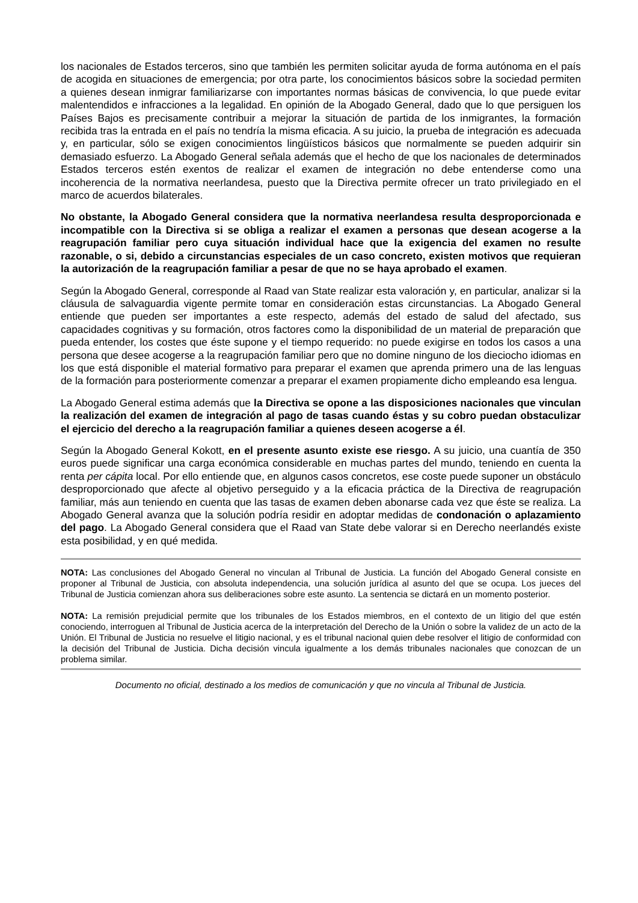los nacionales de Estados terceros, sino que también les permiten solicitar ayuda de forma autónoma en el país de acogida en situaciones de emergencia; por otra parte, los conocimientos básicos sobre la sociedad permiten a quienes desean inmigrar familiarizarse con importantes normas básicas de convivencia, lo que puede evitar malentendidos e infracciones a la legalidad. En opinión de la Abogado General, dado que lo que persiguen los Países Bajos es precisamente contribuir a mejorar la situación de partida de los inmigrantes, la formación recibida tras la entrada en el país no tendría la misma eficacia. A su juicio, la prueba de integración es adecuada y, en particular, sólo se exigen conocimientos lingüísticos básicos que normalmente se pueden adquirir sin demasiado esfuerzo. La Abogado General señala además que el hecho de que los nacionales de determinados Estados terceros estén exentos de realizar el examen de integración no debe entenderse como una incoherencia de la normativa neerlandesa, puesto que la Directiva permite ofrecer un trato privilegiado en el marco de acuerdos bilaterales.
No obstante, la Abogado General considera que la normativa neerlandesa resulta desproporcionada e incompatible con la Directiva si se obliga a realizar el examen a personas que desean acogerse a la reagrupación familiar pero cuya situación individual hace que la exigencia del examen no resulte razonable, o si, debido a circunstancias especiales de un caso concreto, existen motivos que requieran la autorización de la reagrupación familiar a pesar de que no se haya aprobado el examen.
Según la Abogado General, corresponde al Raad van State realizar esta valoración y, en particular, analizar si la cláusula de salvaguardia vigente permite tomar en consideración estas circunstancias. La Abogado General entiende que pueden ser importantes a este respecto, además del estado de salud del afectado, sus capacidades cognitivas y su formación, otros factores como la disponibilidad de un material de preparación que pueda entender, los costes que éste supone y el tiempo requerido: no puede exigirse en todos los casos a una persona que desee acogerse a la reagrupación familiar pero que no domine ninguno de los dieciocho idiomas en los que está disponible el material formativo para preparar el examen que aprenda primero una de las lenguas de la formación para posteriormente comenzar a preparar el examen propiamente dicho empleando esa lengua.
La Abogado General estima además que la Directiva se opone a las disposiciones nacionales que vinculan la realización del examen de integración al pago de tasas cuando éstas y su cobro puedan obstaculizar el ejercicio del derecho a la reagrupación familiar a quienes deseen acogerse a él.
Según la Abogado General Kokott, en el presente asunto existe ese riesgo. A su juicio, una cuantía de 350 euros puede significar una carga económica considerable en muchas partes del mundo, teniendo en cuenta la renta per cápita local. Por ello entiende que, en algunos casos concretos, ese coste puede suponer un obstáculo desproporcionado que afecte al objetivo perseguido y a la eficacia práctica de la Directiva de reagrupación familiar, más aun teniendo en cuenta que las tasas de examen deben abonarse cada vez que éste se realiza. La Abogado General avanza que la solución podría residir en adoptar medidas de condonación o aplazamiento del pago. La Abogado General considera que el Raad van State debe valorar si en Derecho neerlandés existe esta posibilidad, y en qué medida.
NOTA: Las conclusiones del Abogado General no vinculan al Tribunal de Justicia. La función del Abogado General consiste en proponer al Tribunal de Justicia, con absoluta independencia, una solución jurídica al asunto del que se ocupa. Los jueces del Tribunal de Justicia comienzan ahora sus deliberaciones sobre este asunto. La sentencia se dictará en un momento posterior.
NOTA: La remisión prejudicial permite que los tribunales de los Estados miembros, en el contexto de un litigio del que estén conociendo, interroguen al Tribunal de Justicia acerca de la interpretación del Derecho de la Unión o sobre la validez de un acto de la Unión. El Tribunal de Justicia no resuelve el litigio nacional, y es el tribunal nacional quien debe resolver el litigio de conformidad con la decisión del Tribunal de Justicia. Dicha decisión vincula igualmente a los demás tribunales nacionales que conozcan de un problema similar.
Documento no oficial, destinado a los medios de comunicación y que no vincula al Tribunal de Justicia.